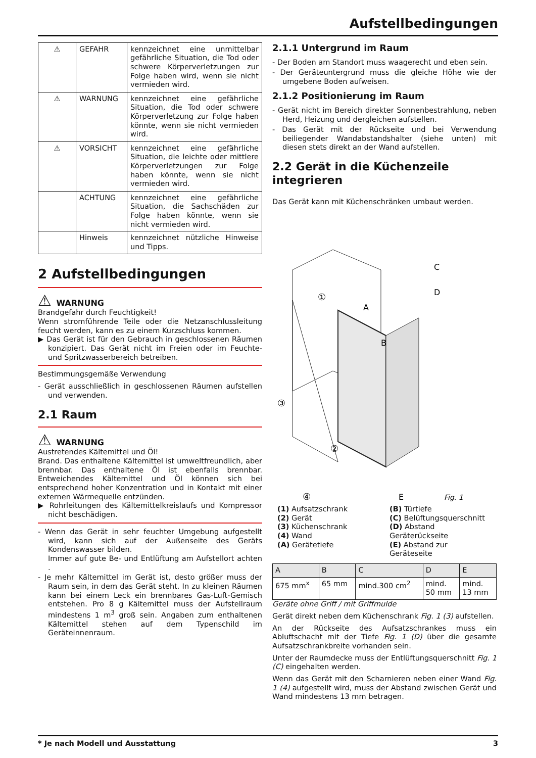Aufstellbedingungen
| ⚠ | GEFAHR | kennzeichnet eine unmittelbar gefährliche Situation, die Tod oder schwere Körperverletzungen zur Folge haben wird, wenn sie nicht vermieden wird. |
| ⚠ | WARNUNG | kennzeichnet eine gefährliche Situation, die Tod oder schwere Körperverletzung zur Folge haben könnte, wenn sie nicht vermieden wird. |
| ⚠ | VORSICHT | kennzeichnet eine gefährliche Situation, die leichte oder mittlere Körperverletzungen zur Folge haben könnte, wenn sie nicht vermieden wird. |
| | ACHTUNG | kennzeichnet eine gefährliche Situation, die Sachschäden zur Folge haben könnte, wenn sie nicht vermieden wird. |
| | Hinweis | kennzeichnet nützliche Hinweise und Tipps. |
2 Aufstellbedingungen
⚠ WARNUNG
Brandgefahr durch Feuchtigkeit!
Wenn stromführende Teile oder die Netzanschlussleitung feucht werden, kann es zu einem Kurzschluss kommen.
▶ Das Gerät ist für den Gebrauch in geschlossenen Räumen konzipiert. Das Gerät nicht im Freien oder im Feuchte- und Spritzwasserbereich betreiben.
Bestimmungsgemäße Verwendung
- Gerät ausschließlich in geschlossenen Räumen aufstellen und verwenden.
2.1 Raum
⚠ WARNUNG
Austretendes Kältemittel und Öl!
Brand. Das enthaltene Kältemittel ist umweltfreundlich, aber brennbar. Das enthaltene Öl ist ebenfalls brennbar. Entweichendes Kältemittel und Öl können sich bei entsprechend hoher Konzentration und in Kontakt mit einer externen Wärmequelle entzünden.
▶ Rohrleitungen des Kältemittelkreislaufs und Kompressor nicht beschädigen.
- Wenn das Gerät in sehr feuchter Umgebung aufgestellt wird, kann sich auf der Außenseite des Geräts Kondenswasser bilden.
Immer auf gute Be- und Entlüftung am Aufstellort achten .
- Je mehr Kältemittel im Gerät ist, desto größer muss der Raum sein, in dem das Gerät steht. In zu kleinen Räumen kann bei einem Leck ein brennbares Gas-Luft-Gemisch entstehen. Pro 8 g Kältemittel muss der Aufstellraum mindestens 1 m<sup>3</sup> groß sein. Angaben zum enthaltenen Kältemittel stehen auf dem Typenschild im Geräteinnenraum.
2.1.1 Untergrund im Raum
- Der Boden am Standort muss waagerecht und eben sein.
- Der Geräteuntergrund muss die gleiche Höhe wie der umgebene Boden aufweisen.
2.1.2 Positionierung im Raum
- Gerät nicht im Bereich direkter Sonnenbestrahlung, neben Herd, Heizung und dergleichen aufstellen.
- Das Gerät mit der Rückseite und bei Verwendung beiliegender Wandabstandshalter (siehe unten) mit diesen stets direkt an der Wand aufstellen.
2.2 Gerät in die Küchenzeile integrieren
Das Gerät kann mit Küchenschränken umbaut werden.
③
②
①
④
A
B
C
D
E
Fig. 1
(1) Aufsatzschrank
(2) Gerät
(3) Küchenschrank
(4) Wand
(A) Gerätetiefe
(B) Türtiefe
(C) Belüftungsquerschnitt
(D) Abstand Geräterückseite
(E) Abstand zur Geräteseite
| A | B | C | D | E |
| --- | --- | --- | --- | --- |
| 675 mm<sup>x</sup> | 65 mm | mind.300 cm<sup>2</sup> | mind. 50 mm | mind. 13 mm |
Geräte ohne Griff / mit Griffmulde
Gerät direkt neben dem Küchenschrank Fig. 1 (3) aufstellen.
An der Rückseite des Aufsatzschrankes muss ein Abluftschacht mit der Tiefe Fig. 1 (D) über die gesamte Aufsatzschrankbreite vorhanden sein.
Unter der Raumdecke muss der Entlüftungsquerschnitt Fig. 1 (C) eingehalten werden.
Wenn das Gerät mit den Scharnieren neben einer Wand Fig. 1 (4) aufgestellt wird, muss der Abstand zwischen Gerät und Wand mindestens 13 mm betragen.
* Je nach Modell und Ausstattung 3